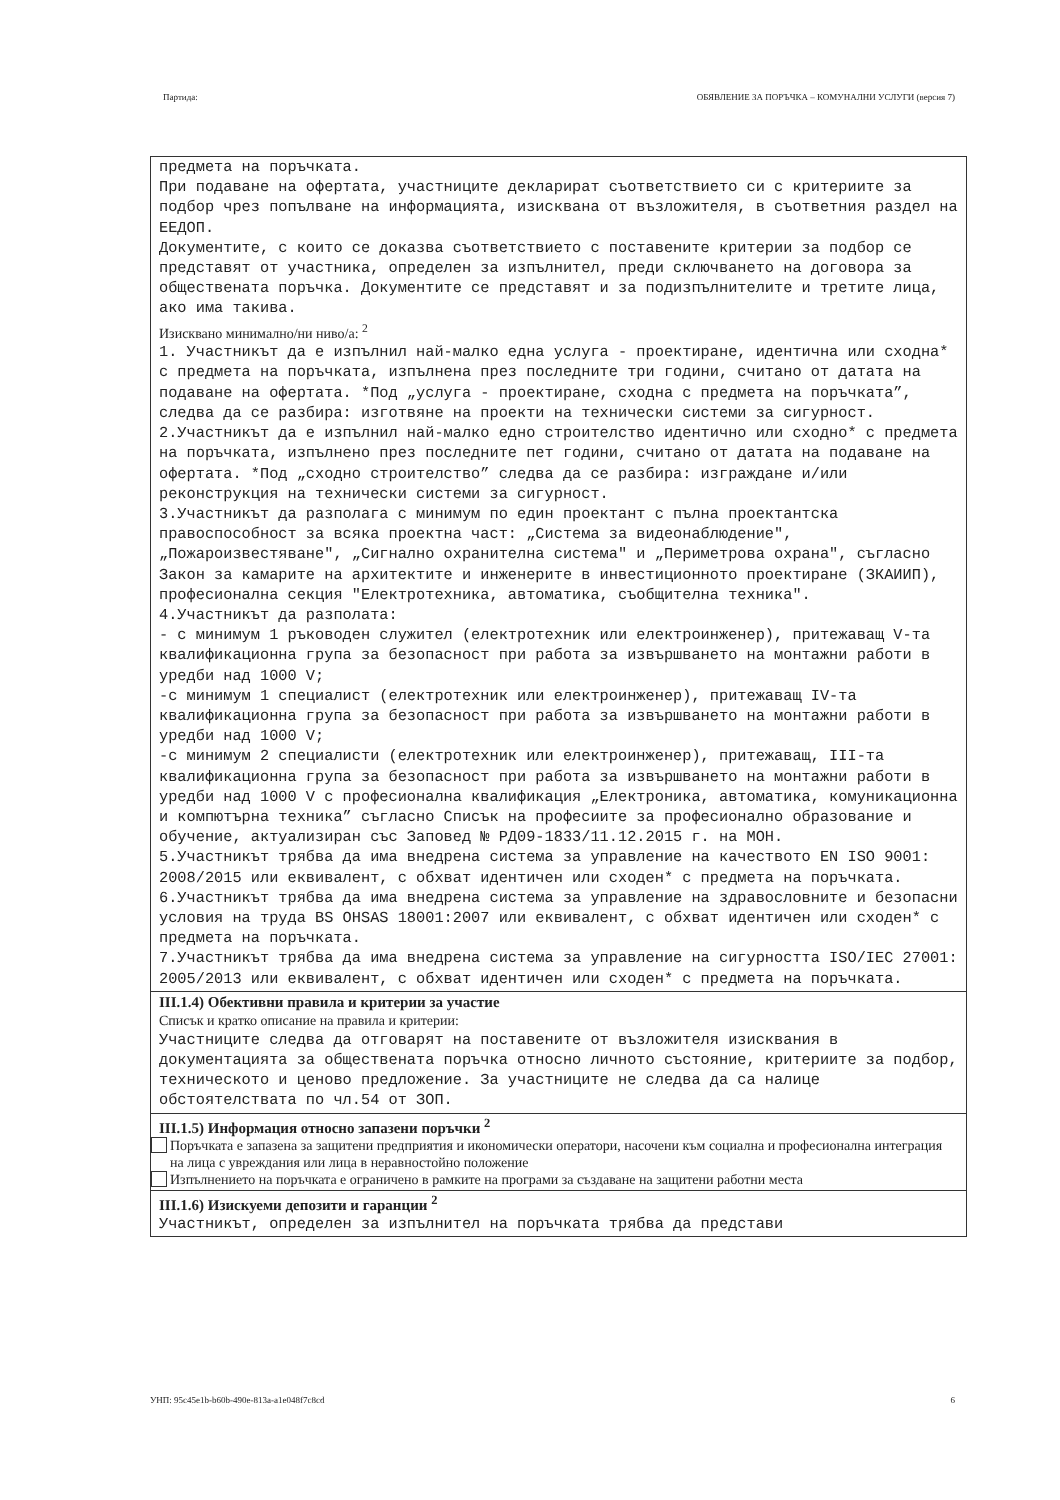Партида: ОБЯВЛЕНИЕ ЗА ПОРЪЧКА – КОМУНАЛНИ УСЛУГИ (версия 7)
предмета на поръчката. При подаване на офертата, участниците декларират съответствието си с критериите за подбор чрез попълване на информацията, изисквана от възложителя, в съответния раздел на ЕЕДОП. Документите, с които се доказва съответствието с поставените критерии за подбор се представят от участника, определен за изпълнител, преди сключването на договора за обществената поръчка. Документите се представят и за подизпълнителите и третите лица, ако има такива.
Изисквано минимално/ни ниво/а: <sup>2</sup>
1. Участникът да е изпълнил най-малко една услуга - проектиране, идентична или сходна* с предмета на поръчката, изпълнена през последните три години, считано от датата на подаване на офертата. *Под „услуга - проектиране, сходна с предмета на поръчката”, следва да се разбира: изготвяне на проекти на технически системи за сигурност. 2.Участникът да е изпълнил най-малко едно строителство идентично или сходно* с предмета на поръчката, изпълнено през последните пет години, считано от датата на подаване на офертата. *Под „сходно строителство” следва да се разбира: изграждане и/или реконструкция на технически системи за сигурност. 3.Участникът да разполага с минимум по един проектант с пълна проектантска правоспособност за всяка проектна част: „Система за видеонаблюдение", „Пожароизвестяване", „Сигнално охранителна система" и „Периметрова охрана", съгласно Закон за камарите на архитектите и инженерите в инвестиционното проектиране (ЗКАИИП), професионална секция "Електротехника, автоматика, съобщителна техника". 4.Участникът да разполата: - с минимум 1 ръководен служител (електротехник или електроинженер), притежаващ V-та квалификационна група за безопасност при работа за извършването на монтажни работи в уредби над 1000 V; -с минимум 1 специалист (електротехник или електроинженер), притежаващ IV-та квалификационна група за безопасност при работа за извършването на монтажни работи в уредби над 1000 V; -с минимум 2 специалисти (електротехник или електроинженер), притежаващ, III-та квалификационна група за безопасност при работа за извършването на монтажни работи в уредби над 1000 V с професионална квалификация „Електроника, автоматика, комуникационна и компютърна техника” съгласно Списък на професиите за професионално образование и обучение, актуализиран със Заповед № РД09-1833/11.12.2015 г. на МОН. 5.Участникът трябва да има внедрена система за управление на качеството EN ISO 9001: 2008/2015 или еквивалент, с обхват идентичен или сходен* с предмета на поръчката. 6.Участникът трябва да има внедрена система за управление на здравословните и безопасни условия на труда BS OHSAS 18001:2007 или еквивалент, с обхват идентичен или сходен* с предмета на поръчката. 7.Участникът трябва да има внедрена система за управление на сигурността ISO/IEC 27001: 2005/2013 или еквивалент, с обхват идентичен или сходен* с предмета на поръчката.
III.1.4) Обективни правила и критерии за участие
Списък и кратко описание на правила и критерии:
Участниците следва да отговарят на поставените от възложителя изисквания в документацията за обществената поръчка относно личното състояние, критериите за подбор, техническото и ценово предложение. За участниците не следва да са налице обстоятелствата по чл.54 от ЗОП.
III.1.5) Информация относно запазени поръчки <sup>2</sup>
Поръчката е запазена за защитени предприятия и икономически оператори, насочени към социална и професионална интеграция на лица с увреждания или лица в неравностойно положение
Изпълнението на поръчката е ограничено в рамките на програми за създаване на защитени работни места
III.1.6) Изискуеми депозити и гаранции <sup>2</sup>
Участникът, определен за изпълнител на поръчката трябва да представи
УНП: 95c45e1b-b60b-490e-813a-a1e048f7c8cd 6